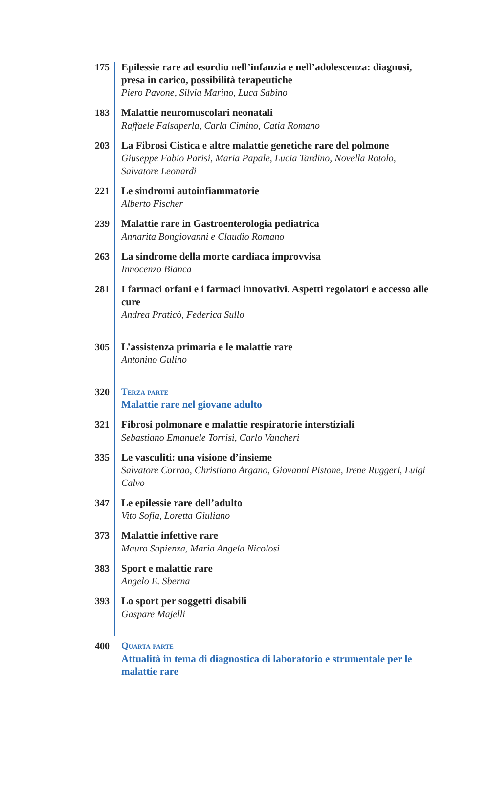175 Epilessie rare ad esordio nell’infanzia e nell’adolescenza: diagnosi, presa in carico, possibilità terapeutiche
Piero Pavone, Silvia Marino, Luca Sabino
183 Malattie neuromuscolari neonatali
Raffaele Falsaperla, Carla Cimino, Catia Romano
203 La Fibrosi Cistica e altre malattie genetiche rare del polmone
Giuseppe Fabio Parisi, Maria Papale, Lucia Tardino, Novella Rotolo, Salvatore Leonardi
221 Le sindromi autoinfiammatorie
Alberto Fischer
239 Malattie rare in Gastroenterologia pediatrica
Annarita Bongiovanni e Claudio Romano
263 La sindrome della morte cardiaca improvvisa
Innocenzo Bianca
281 I farmaci orfani e i farmaci innovativi. Aspetti regolatori e accesso alle cure
Andrea Praticò, Federica Sullo
305 L’assistenza primaria e le malattie rare
Antonino Gulino
320 Terza parte
Malattie rare nel giovane adulto
321 Fibrosi polmonare e malattie respiratorie interstiziali
Sebastiano Emanuele Torrisi, Carlo Vancheri
335 Le vasculiti: una visione d’insieme
Salvatore Corrao, Christiano Argano, Giovanni Pistone, Irene Ruggeri, Luigi Calvo
347 Le epilessie rare dell’adulto
Vito Sofia, Loretta Giuliano
373 Malattie infettive rare
Mauro Sapienza, Maria Angela Nicolosi
383 Sport e malattie rare
Angelo E. Sberna
393 Lo sport per soggetti disabili
Gaspare Majelli
400 Quarta parte
Attualità in tema di diagnostica di laboratorio e strumentale per le malattie rare